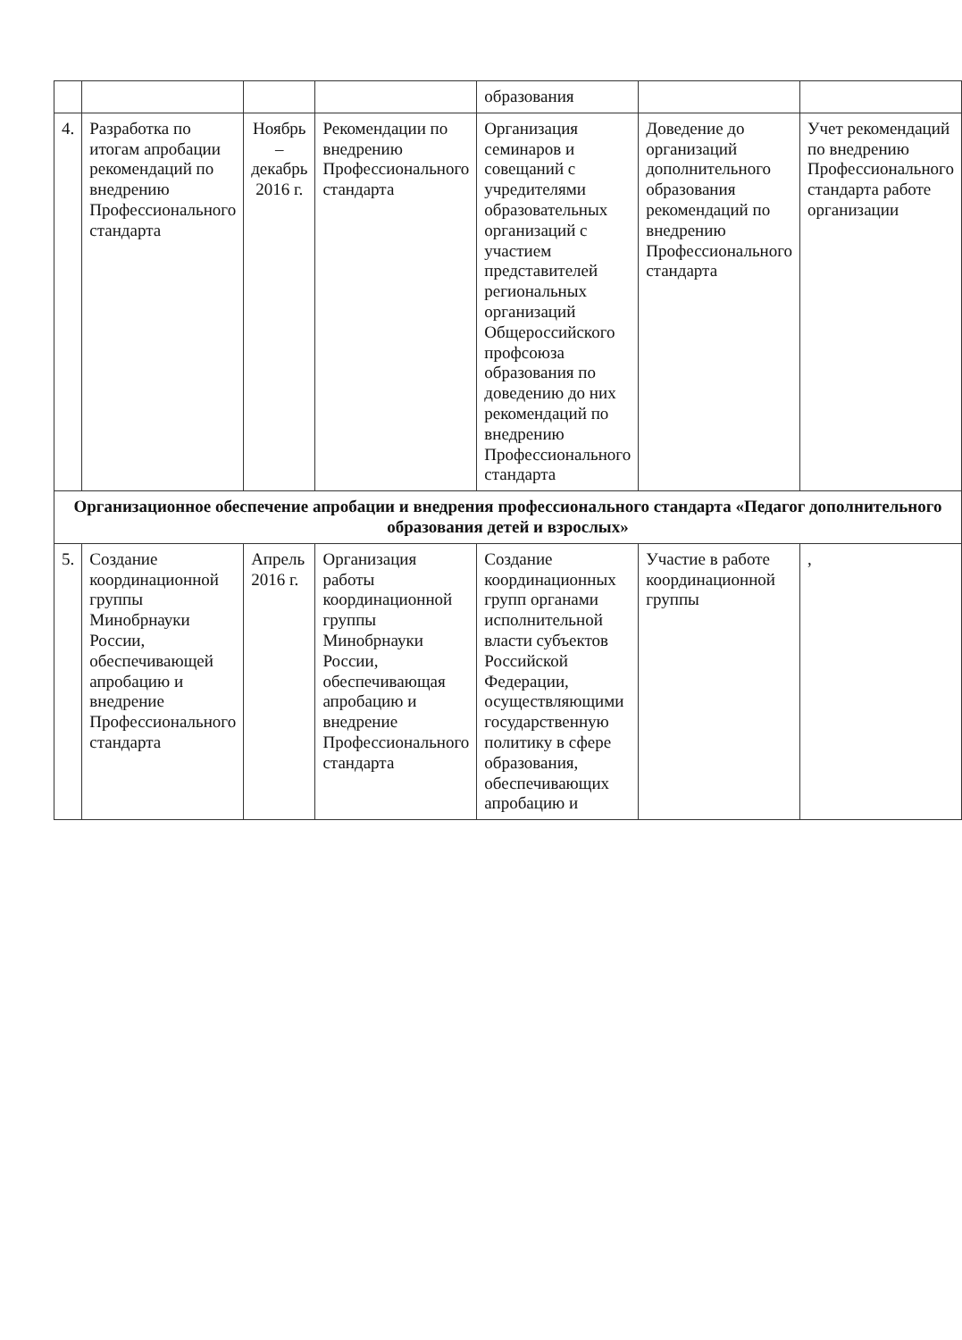| | | | | образования | | |
| 4. | Разработка по итогам апробации рекомендаций по внедрению Профессионального стандарта | Ноябрь – декабрь 2016 г. | Рекомендации по внедрению Профессионального стандарта | Организация семинаров и совещаний с учредителями образовательных организаций с участием представителей региональных организаций Общероссийского профсоюза образования по доведению до них рекомендаций по внедрению Профессионального стандарта | Доведение до организаций дополнительного образования рекомендаций по внедрению Профессионального стандарта | Учет рекомендаций по внедрению Профессионального стандарта работе организации |
| Организационное обеспечение апробации и внедрения профессионального стандарта «Педагог дополнительного образования детей и взрослых» | | | | | | |
| 5. | Создание координационной группы Минобрнауки России, обеспечивающей апробацию и внедрение Профессионального стандарта | Апрель 2016 г. | Организация работы координационной группы Минобрнауки России, обеспечивающая апробацию и внедрение Профессионального стандарта | Создание координационных групп органами исполнительной власти субъектов Российской Федерации, осуществляющими государственную политику в сфере образования, обеспечивающих апробацию и | Участие в работе координационной группы | , |